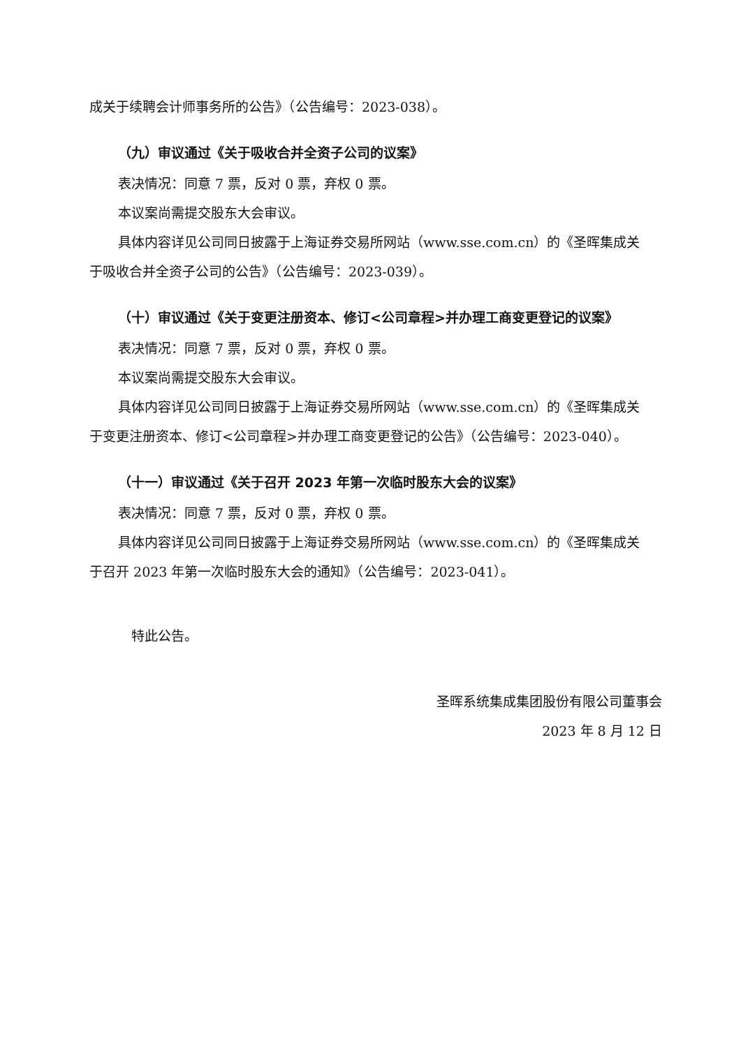成关于续聘会计师事务所的公告》（公告编号：2023-038）。
（九）审议通过《关于吸收合并全资子公司的议案》
表决情况：同意 7 票，反对 0 票，弃权 0 票。
本议案尚需提交股东大会审议。
具体内容详见公司同日披露于上海证券交易所网站（www.sse.com.cn）的《圣晖集成关于吸收合并全资子公司的公告》（公告编号：2023-039）。
（十）审议通过《关于变更注册资本、修订<公司章程>并办理工商变更登记的议案》
表决情况：同意 7 票，反对 0 票，弃权 0 票。
本议案尚需提交股东大会审议。
具体内容详见公司同日披露于上海证券交易所网站（www.sse.com.cn）的《圣晖集成关于变更注册资本、修订<公司章程>并办理工商变更登记的公告》（公告编号：2023-040）。
（十一）审议通过《关于召开 2023 年第一次临时股东大会的议案》
表决情况：同意 7 票，反对 0 票，弃权 0 票。
具体内容详见公司同日披露于上海证券交易所网站（www.sse.com.cn）的《圣晖集成关于召开 2023 年第一次临时股东大会的通知》（公告编号：2023-041）。
特此公告。
圣晖系统集成集团股份有限公司董事会
2023 年 8 月 12 日